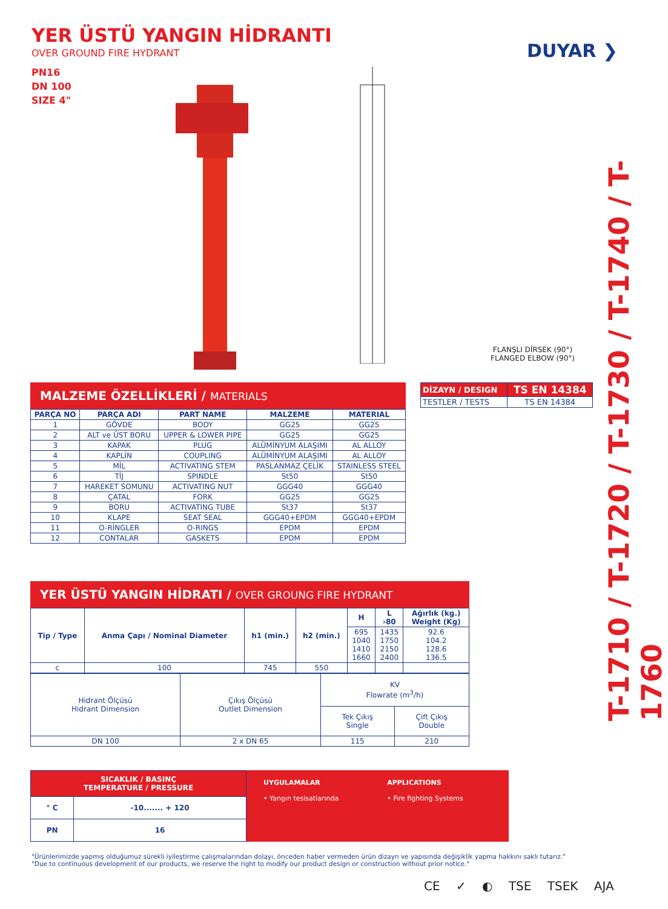YER ÜSTÜ YANGIN HİDRANTI
OVER GROUND FIRE HYDRANT
PN16
DN 100
SIZE 4"
DUYAR ❯
FLANŞLI DİRSEK (90°)
FLANGED ELBOW (90°)
T-1710 / T-1720 / T-1730 / T-1740 / T-1760
MALZEME ÖZELLİKLERİ / MATERIALS
| PARÇA NO | PARÇA ADI | PART NAME | MALZEME | MATERIAL |
| --- | --- | --- | --- | --- |
| 1 | GÖVDE | BODY | GG25 | GG25 |
| 2 | ALT ve ÜST BORU | UPPER & LOWER PIPE | GG25 | GG25 |
| 3 | KAPAK | PLUG | ALÜMİNYUM ALAŞIMI | AL ALLOY |
| 4 | KAPLİN | COUPLING | ALÜMİNYUM ALAŞIMI | AL ALLOY |
| 5 | MİL | ACTIVATING STEM | PASLANMAZ ÇELİK | STAINLESS STEEL |
| 6 | TİJ | SPINDLE | St50 | St50 |
| 7 | HAREKET SOMUNU | ACTIVATING NUT | GGG40 | GGG40 |
| 8 | ÇATAL | FORK | GG25 | GG25 |
| 9 | BORU | ACTIVATING TUBE | St37 | St37 |
| 10 | KLAPE | SEAT SEAL | GGG40+EPDM | GGG40+EPDM |
| 11 | O-RİNGLER | O-RINGS | EPDM | EPDM |
| 12 | CONTALAR | GASKETS | EPDM | EPDM |
| DİZAYN / DESIGN | TS EN 14384 |
| TESTLER / TESTS | TS EN 14384 |
YER ÜSTÜ YANGIN HİDRATI / OVER GROUNG FIRE HYDRANT
| Tip / Type | Anma Çapı / Nominal Diameter | h1 (min.) | h2 (min.) | H | L ›80 | Ağırlık (kg.) Weight (Kg) |
| --- | --- | --- | --- | --- | --- | --- |
| | | | | 695 1040 1410 1660 | 1435 1750 2150 2400 | 92.6 104.2 128.6 136.5 |
| c | 100 | 745 | 550 | | | |
| Hidrant Ölçüsü Hidrant Dimension | Çıkış Ölçüsü Outlet Dimension | KV Flowrate (m<sup>3</sup>/h) | |
| | | Tek Çıkış Single | Çift Çıkış Double |
| DN 100 | 2 x DN 65 | 115 | 210 |
| SICAKLIK / BASINÇ TEMPERATURE / PRESSURE | |
| ° C | -10....... + 120 |
| PN | 16 |
UYGULAMALAR
• Yangın tesisatlarında
APPLICATIONS
• Fire fighting Systems
"Ürünlerimizde yapmış olduğumuz sürekli iyileştirme çalışmalarından dolayı, önceden haber vermeden ürün dizayn ve yapısında değişiklik yapma hakkını saklı tutarız."
"Due to continuous development of our products, we reserve the right to modify our product design or construction without prior notice."
CE ✓ ◐ TSE TSEK AJA